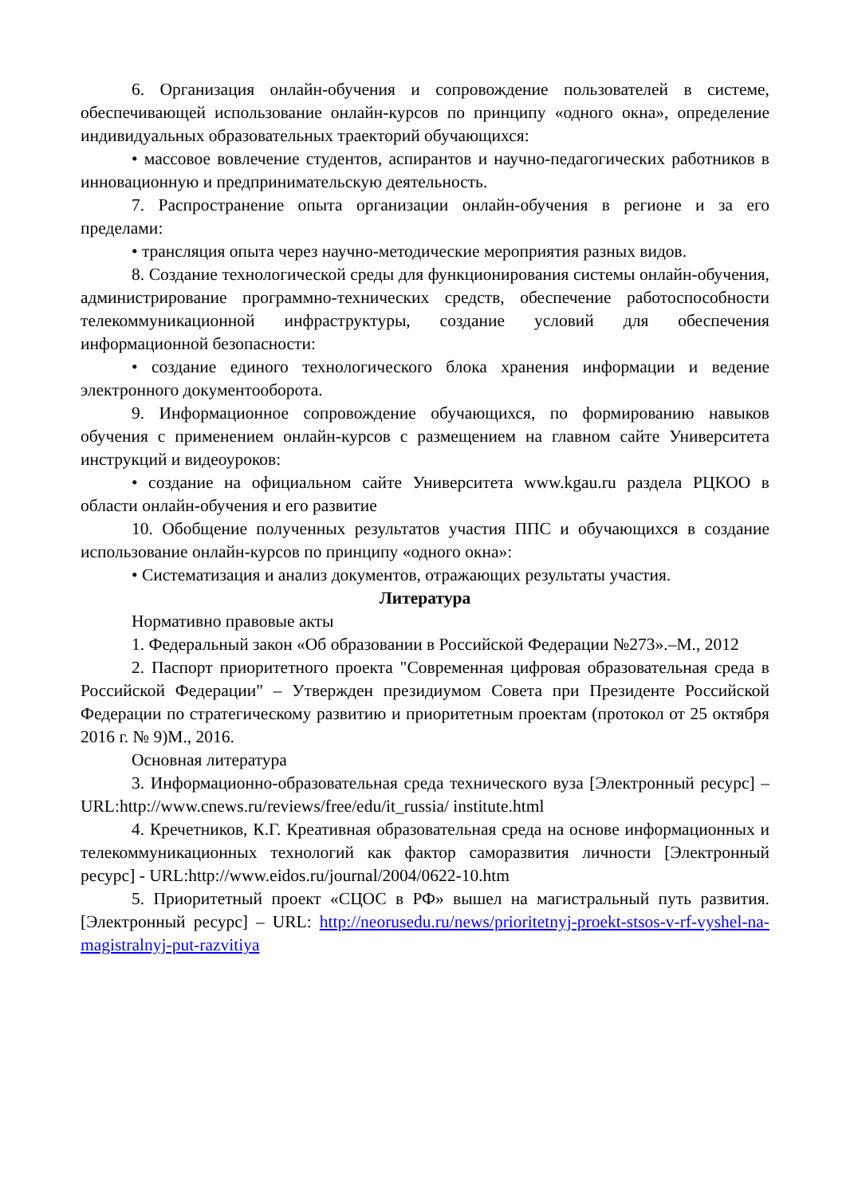6. Организация онлайн-обучения и сопровождение пользователей в системе, обеспечивающей использование онлайн-курсов по принципу «одного окна», определение индивидуальных образовательных траекторий обучающихся:
• массовое вовлечение студентов, аспирантов и научно-педагогических работников в инновационную и предпринимательскую деятельность.
7. Распространение опыта организации онлайн-обучения в регионе и за его пределами:
• трансляция опыта через научно-методические мероприятия разных видов.
8. Создание технологической среды для функционирования системы онлайн-обучения, администрирование программно-технических средств, обеспечение работоспособности телекоммуникационной инфраструктуры, создание условий для обеспечения информационной безопасности:
• создание единого технологического блока хранения информации и ведение электронного документооборота.
9. Информационное сопровождение обучающихся, по формированию навыков обучения с применением онлайн-курсов с размещением на главном сайте Университета инструкций и видеоуроков:
• создание на официальном сайте Университета www.kgau.ru раздела РЦКОО в области онлайн-обучения и его развитие
10. Обобщение полученных результатов участия ППС и обучающихся в создание использование онлайн-курсов по принципу «одного окна»:
• Систематизация и анализ документов, отражающих результаты участия.
Литература
Нормативно правовые акты
1. Федеральный закон «Об образовании в Российской Федерации №273».–М., 2012
2. Паспорт приоритетного проекта "Современная цифровая образовательная среда в Российской Федерации" – Утвержден президиумом Совета при Президенте Российской Федерации по стратегическому развитию и приоритетным проектам (протокол от 25 октября 2016 г. № 9)М., 2016.
Основная литература
3. Информационно-образовательная среда технического вуза [Электронный ресурс] – URL:http://www.cnews.ru/reviews/free/edu/it_russia/ institute.html
4. Кречетников, К.Г. Креативная образовательная среда на основе информационных и телекоммуникационных технологий как фактор саморазвития личности [Электронный ресурс] - URL:http://www.eidos.ru/journal/2004/0622-10.htm
5. Приоритетный проект «СЦОС в РФ» вышел на магистральный путь развития. [Электронный ресурс] – URL: http://neorusedu.ru/news/prioritetnyj-proekt-stsos-v-rf-vyshel-na-magistralnyj-put-razvitiya